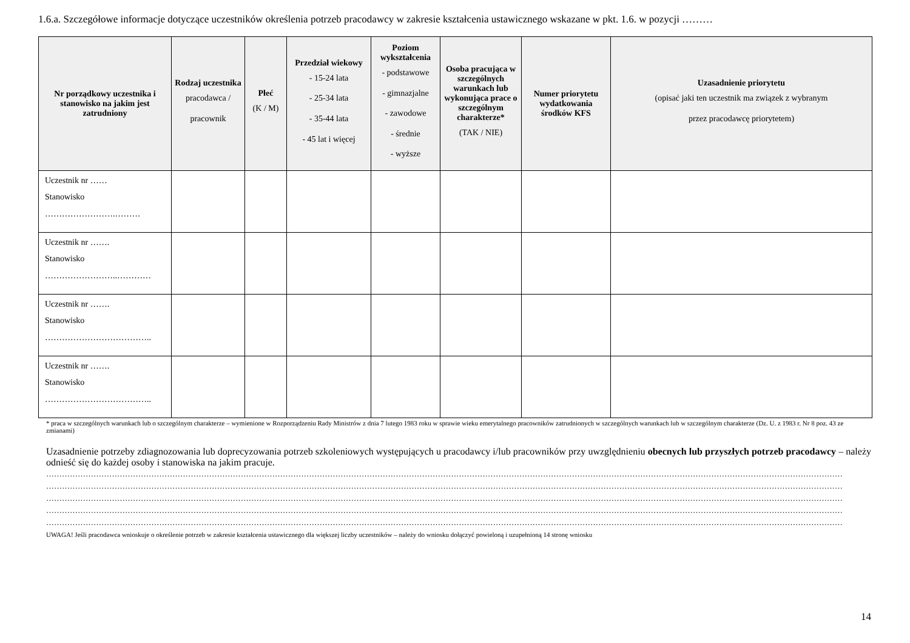1.6.a. Szczegółowe informacje dotyczące uczestników określenia potrzeb pracodawcy w zakresie kształcenia ustawicznego wskazane w pkt. 1.6. w pozycji ………
| Nr porządkowy uczestnika i stanowisko na jakim jest zatrudniony | Rodzaj uczestnika pracodawca / pracownik | Płeć (K / M) | Przedział wiekowy - 15-24 lata - 25-34 lata - 35-44 lata - 45 lat i więcej | Poziom wykształcenia - podstawowe - gimnazjalne - zawodowe - średnie - wyższe | Osoba pracująca w szczególnych warunkach lub wykonująca prace o szczególnym charakterze* (TAK / NIE) | Numer priorytetu wydatkowania środków KFS | Uzasadnienie priorytetu (opisać jaki ten uczestnik ma związek z wybranym przez pracodawcę priorytetem) |
| --- | --- | --- | --- | --- | --- | --- | --- |
| Uczestnik nr …… Stanowisko …………………….……… | | | | | | | |
| Uczestnik nr ……. Stanowisko ……………………..………… | | | | | | | |
| Uczestnik nr ……. Stanowisko ……………………………….. | | | | | | | |
| Uczestnik nr ……. Stanowisko ……………………………….. | | | | | | | |
* praca w szczególnych warunkach lub o szczególnym charakterze – wymienione w Rozporządzeniu Rady Ministrów z dnia 7 lutego 1983 roku w sprawie wieku emerytalnego pracowników zatrudnionych w szczególnych warunkach lub w szczególnym charakterze (Dz. U. z 1983 r. Nr 8 poz. 43 ze zmianami)
Uzasadnienie potrzeby zdiagnozowania lub doprecyzowania potrzeb szkoleniowych występujących u pracodawcy i/lub pracowników przy uwzględnieniu obecnych lub przyszłych potrzeb pracodawcy – należy odnieść się do każdej osoby i stanowiska na jakim pracuje.
……………………………………………………………………………………………………………………………………………………………………………………………………………………………………………………………………………
……………………………………………………………………………………………………………………………………………………………………………………………………………………………………………………………………………
……………………………………………………………………………………………………………………………………………………………………………………………………………………………………………………………………………
……………………………………………………………………………………………………………………………………………………………………………………………………………………………………………………………………………
……………………………………………………………………………………………………………………………………………………………………………………………………………………………………………………………………………
UWAGA! Jeśli pracodawca wnioskuje o określenie potrzeb w zakresie kształcenia ustawicznego dla większej liczby uczestników – należy do wniosku dołączyć powieloną i uzupełnioną 14 stronę wniosku
14